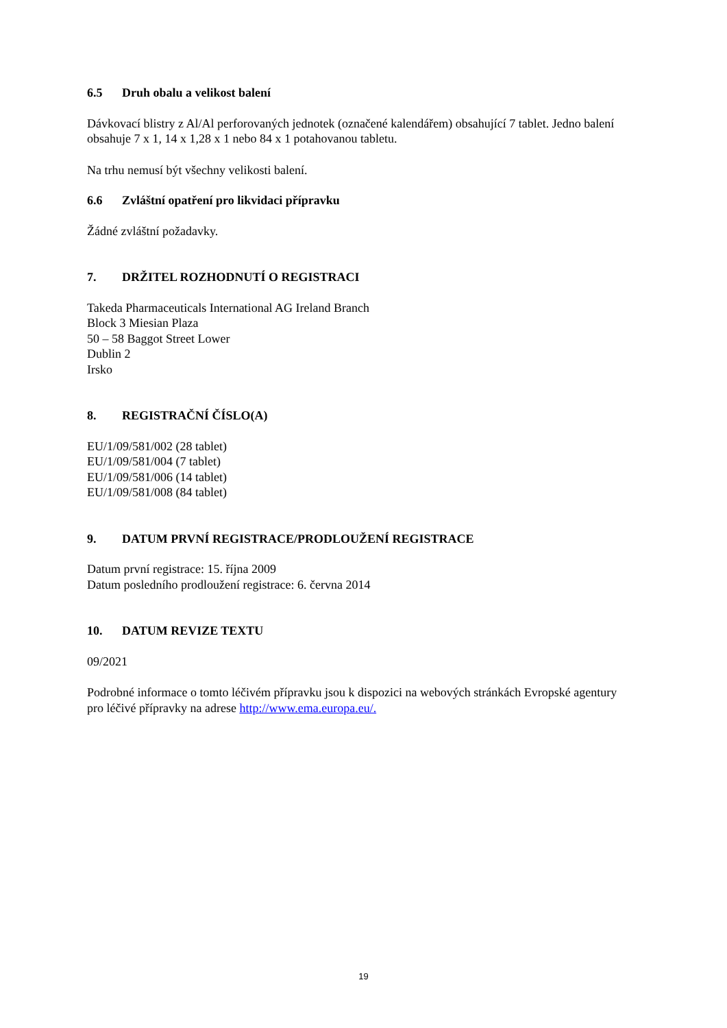6.5 Druh obalu a velikost balení
Dávkovací blistry z Al/Al perforovaných jednotek (označené kalendářem) obsahující 7 tablet. Jedno balení obsahuje 7 x 1, 14 x 1,28 x 1 nebo 84 x 1 potahovanou tabletu.
Na trhu nemusí být všechny velikosti balení.
6.6 Zvláštní opatření pro likvidaci přípravku
Žádné zvláštní požadavky.
7. DRŽITEL ROZHODNUTÍ O REGISTRACI
Takeda Pharmaceuticals International AG Ireland Branch
Block 3 Miesian Plaza
50 – 58 Baggot Street Lower
Dublin 2
Irsko
8. REGISTRAČNÍ ČÍSLO(A)
EU/1/09/581/002 (28 tablet)
EU/1/09/581/004 (7 tablet)
EU/1/09/581/006 (14 tablet)
EU/1/09/581/008 (84 tablet)
9. DATUM PRVNÍ REGISTRACE/PRODLOUŽENÍ REGISTRACE
Datum první registrace: 15. října 2009
Datum posledního prodloužení registrace: 6. června 2014
10. DATUM REVIZE TEXTU
09/2021
Podrobné informace o tomto léčivém přípravku jsou k dispozici na webových stránkách Evropské agentury pro léčivé přípravky na adrese http://www.ema.europa.eu/.
19